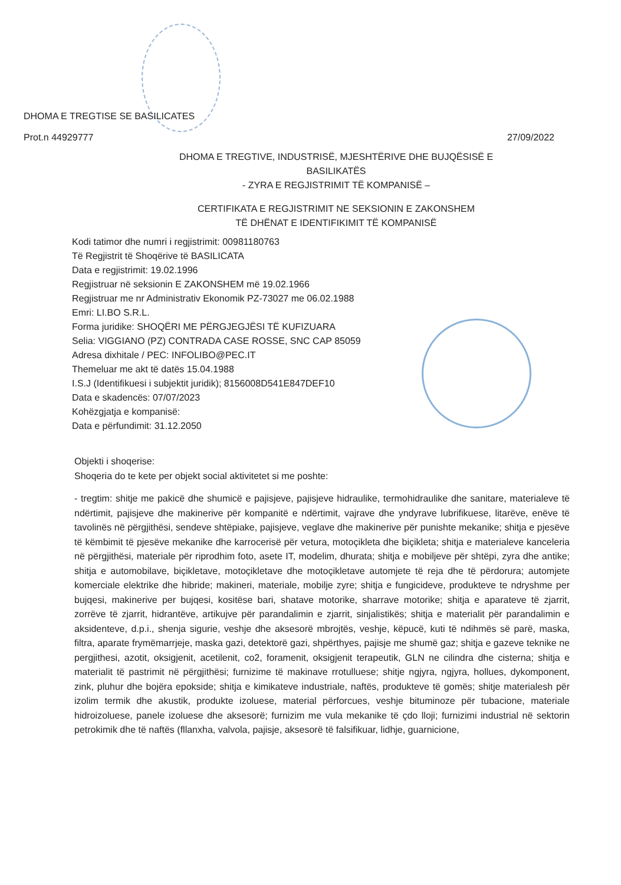DHOMA E TREGTISE SE BASILICATES
Prot.n 44929777 27/09/2022
DHOMA E TREGTIVE, INDUSTRISË, MJESHTËRIVE DHE BUJQËSISË E BASILIKATËS
- ZYRA E REGJISTRIMIT TË KOMPANISË –
CERTIFIKATA E REGJISTRIMIT NE SEKSIONIN E ZAKONSHEM
TË DHËNAT E IDENTIFIKIMIT TË KOMPANISË
Kodi tatimor dhe numri i regjistrimit: 00981180763
Të Regjistrit të Shoqërive të BASILICATA
Data e regjistrimit: 19.02.1996
Regjistruar në seksionin E ZAKONSHEM më 19.02.1966
Regjistruar me nr Administrativ Ekonomik PZ-73027 me 06.02.1988
Emri: LI.BO S.R.L.
Forma juridike: SHOQËRI ME PËRGJEGJËSI TË KUFIZUARA
Selia: VIGGIANO (PZ) CONTRADA CASE ROSSE, SNC CAP 85059
Adresa dixhitale / PEC: INFOLIBO@PEC.IT
Themeluar me akt të datës 15.04.1988
I.S.J (Identifikuesi i subjektit juridik); 8156008D541E847DEF10
Data e skadencës: 07/07/2023
Kohëzgjatja e kompanisë:
Data e përfundimit: 31.12.2050
Objekti i shoqerise:
Shoqeria do te kete per objekt social aktivitetet si me poshte:
- tregtim: shitje me pakicë dhe shumicë e pajisjeve, pajisjeve hidraulike, termohidraulike dhe sanitare, materialeve të ndërtimit, pajisjeve dhe makinerive për kompanitë e ndërtimit, vajrave dhe yndyrave lubrifikuese, litarëve, enëve të tavolinës në përgjithësi, sendeve shtëpiake, pajisjeve, veglave dhe makinerive për punishte mekanike; shitja e pjesëve të këmbimit të pjesëve mekanike dhe karrocerisë për vetura, motoçikleta dhe biçikleta; shitja e materialeve kanceleria në përgjithësi, materiale për riprodhim foto, asete IT, modelim, dhurata; shitja e mobiljeve për shtëpi, zyra dhe antike; shitja e automobilave, biçikletave, motoçikletave dhe motoçikletave automjete të reja dhe të përdorura; automjete komerciale elektrike dhe hibride; makineri, materiale, mobilje zyre; shitja e fungicideve, produkteve te ndryshme per bujqesi, makinerive per bujqesi, kositëse bari, shatave motorike, sharrave motorike; shitja e aparateve të zjarrit, zorrëve të zjarrit, hidrantëve, artikujve për parandalimin e zjarrit, sinjalistikës; shitja e materialit për parandalimin e aksidenteve, d.p.i., shenja sigurie, veshje dhe aksesorë mbrojtës, veshje, këpucë, kuti të ndihmës së parë, maska, filtra, aparate frymëmarrjeje, maska gazi, detektorë gazi, shpërthyes, pajisje me shumë gaz; shitja e gazeve teknike ne pergjithesi, azotit, oksigjenit, acetilenit, co2, foramenit, oksigjenit terapeutik, GLN ne cilindra dhe cisterna; shitja e materialit të pastrimit në përgjithësi; furnizime të makinave rrotulluese; shitje ngjyra, ngjyra, hollues, dykomponent, zink, pluhur dhe bojëra epokside; shitja e kimikateve industriale, naftës, produkteve të gomës; shitje materialesh për izolim termik dhe akustik, produkte izoluese, material përforcues, veshje bituminoze për tubacione, materiale hidroizoluese, panele izoluese dhe aksesorë; furnizim me vula mekanike të çdo lloji; furnizimi industrial në sektorin petrokimik dhe të naftës (fllanxha, valvola, pajisje, aksesorë të falsifikuar, lidhje, guarnicione,